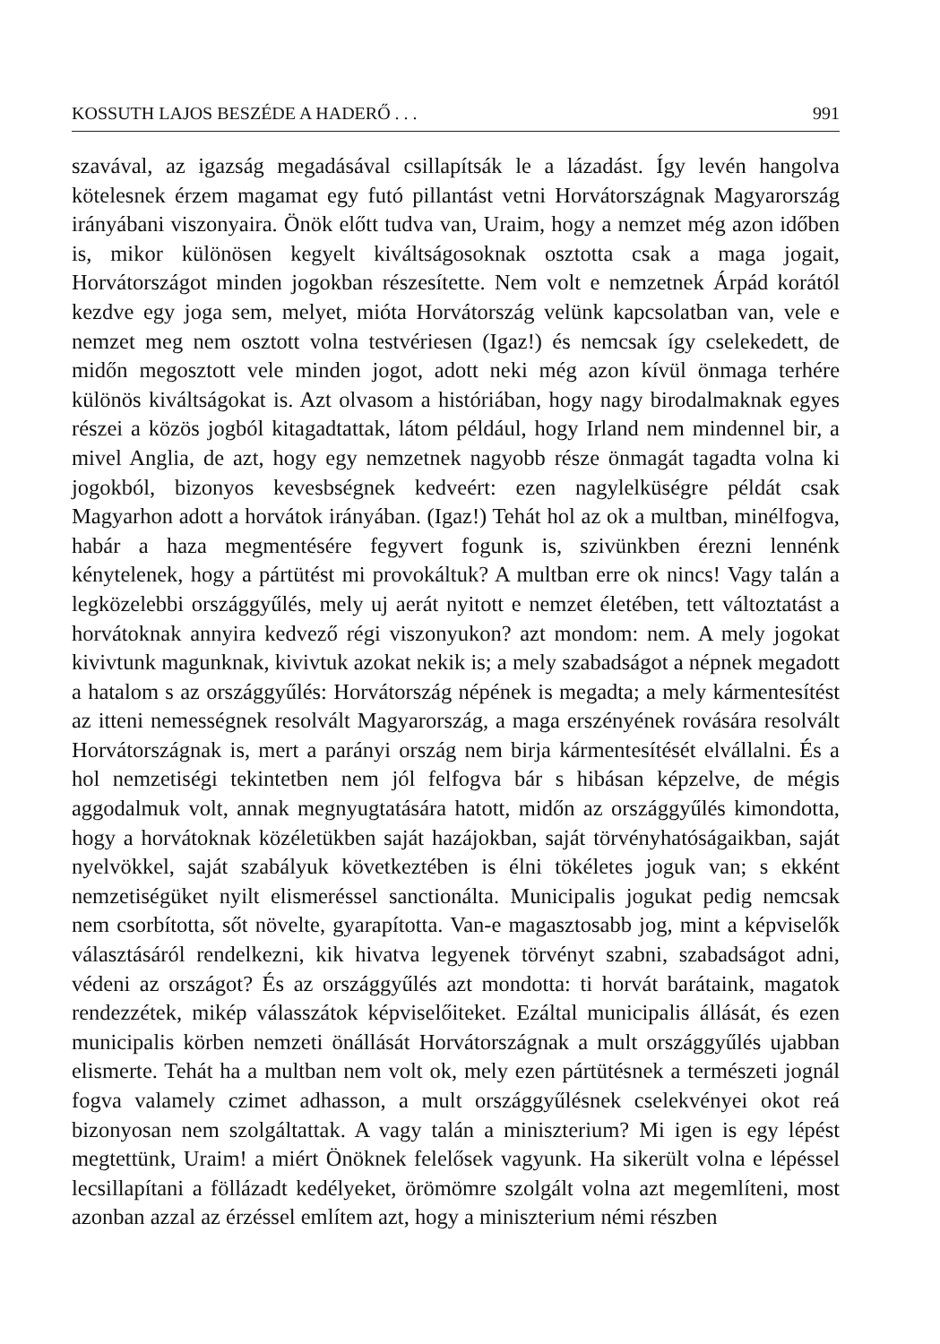KOSSUTH LAJOS BESZÉDE A HADERŐ . . . 991
szavával, az igazság megadásával csillapítsák le a lázadást. Így levén hangolva kötelesnek érzem magamat egy futó pillantást vetni Horvátországnak Magyarország irányábani viszonyaira. Önök előtt tudva van, Uraim, hogy a nemzet még azon időben is, mikor különösen kegyelt kiváltságosoknak osztotta csak a maga jogait, Horvátországot minden jogokban részesítette. Nem volt e nemzetnek Árpád korától kezdve egy joga sem, melyet, mióta Horvátország velünk kapcsolatban van, vele e nemzet meg nem osztott volna testvériesen (Igaz!) és nemcsak így cselekedett, de midőn megosztott vele minden jogot, adott neki még azon kívül önmaga terhére különös kiváltságokat is. Azt olvasom a históriában, hogy nagy birodalmaknak egyes részei a közös jogból kitagadtattak, látom például, hogy Irland nem mindennel bir, a mivel Anglia, de azt, hogy egy nemzetnek nagyobb része önmagát tagadta volna ki jogokból, bizonyos kevesbségnek kedveért: ezen nagylelküségre példát csak Magyarhon adott a horvátok irányában. (Igaz!) Tehát hol az ok a multban, minélfogva, habár a haza megmentésére fegyvert fogunk is, szivünkben érezni lennénk kénytelenek, hogy a pártütést mi provokáltuk? A multban erre ok nincs! Vagy talán a legközelebbi országgyűlés, mely uj aerát nyitott e nemzet életében, tett változtatást a horvátoknak annyira kedvező régi viszonyukon? azt mondom: nem. A mely jogokat kivivtunk magunknak, kivivtuk azokat nekik is; a mely szabadságot a népnek megadott a hatalom s az országgyűlés: Horvátország népének is megadta; a mely kármentesítést az itteni nemességnek resolvált Magyarország, a maga erszényének rovására resolvált Horvátországnak is, mert a parányi ország nem birja kármentesítését elvállalni. És a hol nemzetiségi tekintetben nem jól felfogva bár s hibásan képzelve, de mégis aggodalmuk volt, annak megnyugtatására hatott, midőn az országgyűlés kimondotta, hogy a horvátoknak közéletükben saját hazájokban, saját törvényhatóságaikban, saját nyelvökkel, saját szabályuk következtében is élni tökéletes joguk van; s ekként nemzetiségüket nyilt elismeréssel sanctionálta. Municipalis jogukat pedig nemcsak nem csorbította, sőt növelte, gyarapította. Van-e magasztosabb jog, mint a képviselők választásáról rendelkezni, kik hivatva legyenek törvényt szabni, szabadságot adni, védeni az országot? És az országgyűlés azt mondotta: ti horvát barátaink, magatok rendezzétek, mikép válasszátok képviselőiteket. Ezáltal municipalis állását, és ezen municipalis körben nemzeti önállását Horvátországnak a mult országgyűlés ujabban elismerte. Tehát ha a multban nem volt ok, mely ezen pártütésnek a természeti jognál fogva valamely czimet adhasson, a mult országgyűlésnek cselekvényei okot reá bizonyosan nem szolgáltattak. A vagy talán a miniszterium? Mi igen is egy lépést megtettünk, Uraim! a miért Önöknek felelősek vagyunk. Ha sikerült volna e lépéssel lecsillapítani a föllázadt kedélyeket, örömömre szolgált volna azt megemlíteni, most azonban azzal az érzéssel említem azt, hogy a miniszterium némi részben